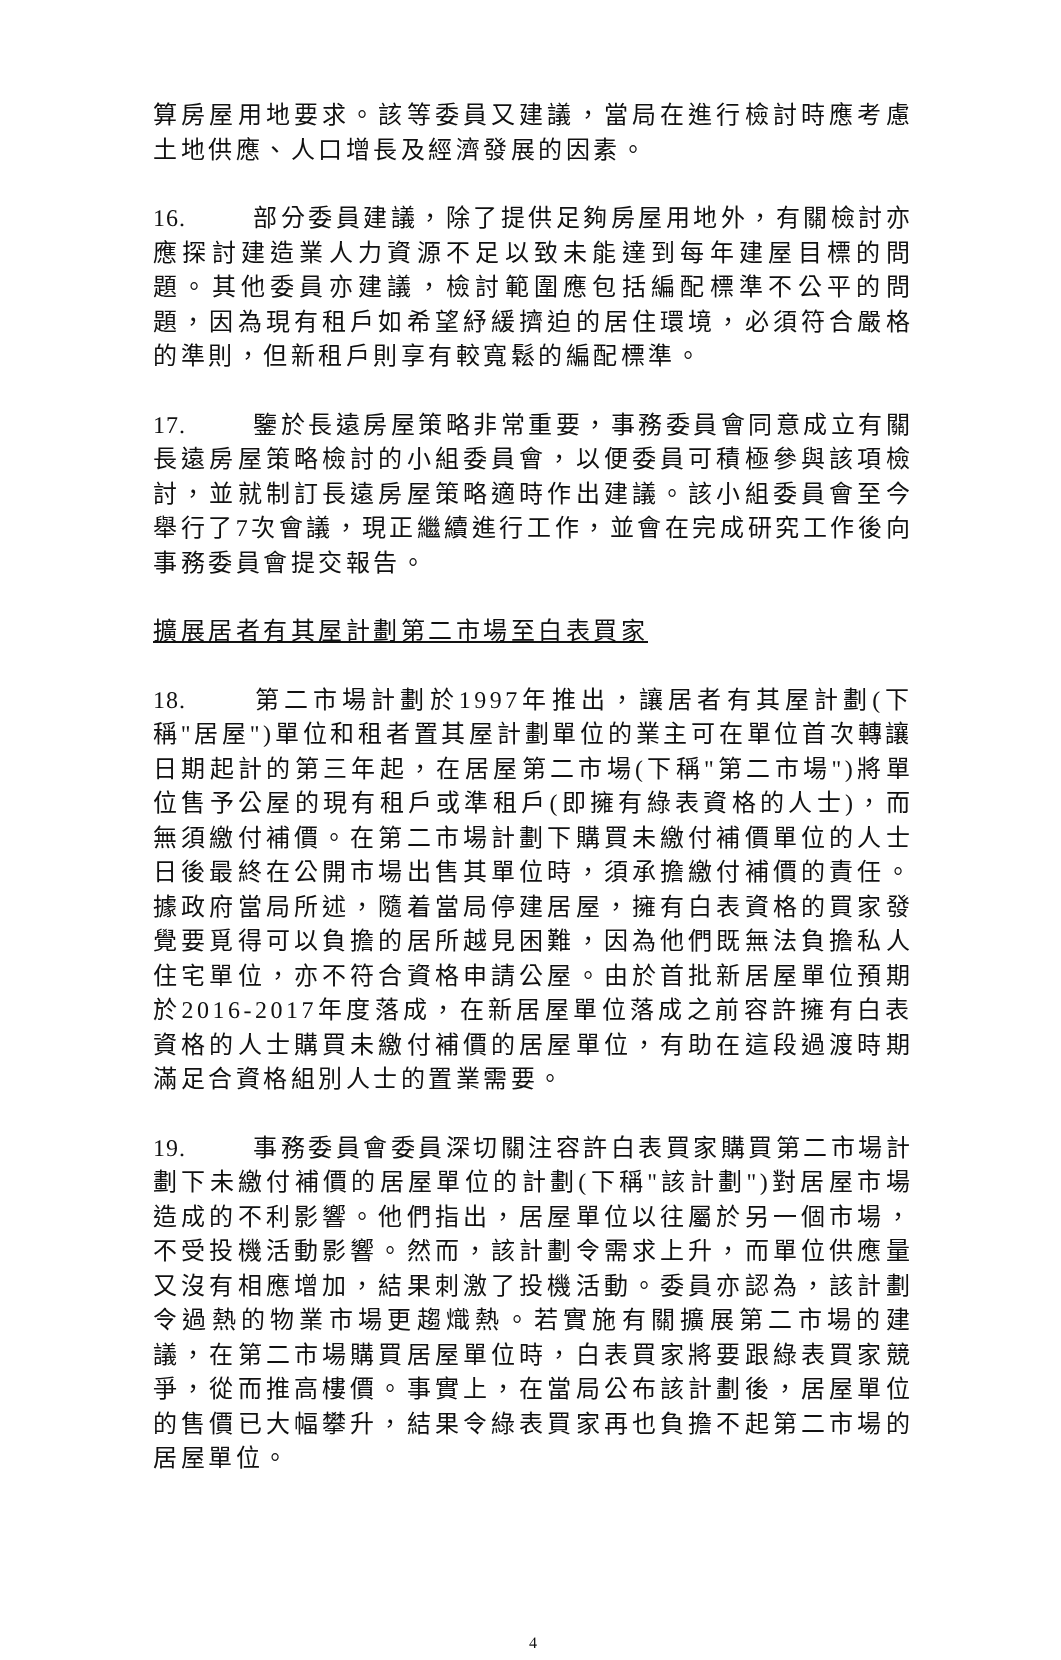算房屋用地要求。該等委員又建議，當局在進行檢討時應考慮土地供應、人口增長及經濟發展的因素。
16. 部分委員建議，除了提供足夠房屋用地外，有關檢討亦應探討建造業人力資源不足以致未能達到每年建屋目標的問題。其他委員亦建議，檢討範圍應包括編配標準不公平的問題，因為現有租戶如希望紓緩擠迫的居住環境，必須符合嚴格的準則，但新租戶則享有較寬鬆的編配標準。
17. 鑒於長遠房屋策略非常重要，事務委員會同意成立有關長遠房屋策略檢討的小組委員會，以便委員可積極參與該項檢討，並就制訂長遠房屋策略適時作出建議。該小組委員會至今舉行了7次會議，現正繼續進行工作，並會在完成研究工作後向事務委員會提交報告。
擴展居者有其屋計劃第二市場至白表買家
18. 第二市場計劃於1997年推出，讓居者有其屋計劃(下稱"居屋")單位和租者置其屋計劃單位的業主可在單位首次轉讓日期起計的第三年起，在居屋第二市場(下稱"第二市場")將單位售予公屋的現有租戶或準租戶(即擁有綠表資格的人士)，而無須繳付補價。在第二市場計劃下購買未繳付補價單位的人士日後最終在公開市場出售其單位時，須承擔繳付補價的責任。據政府當局所述，隨着當局停建居屋，擁有白表資格的買家發覺要覓得可以負擔的居所越見困難，因為他們既無法負擔私人住宅單位，亦不符合資格申請公屋。由於首批新居屋單位預期於2016-2017年度落成，在新居屋單位落成之前容許擁有白表資格的人士購買未繳付補價的居屋單位，有助在這段過渡時期滿足合資格組別人士的置業需要。
19. 事務委員會委員深切關注容許白表買家購買第二市場計劃下未繳付補價的居屋單位的計劃(下稱"該計劃")對居屋市場造成的不利影響。他們指出，居屋單位以往屬於另一個市場，不受投機活動影響。然而，該計劃令需求上升，而單位供應量又沒有相應增加，結果刺激了投機活動。委員亦認為，該計劃令過熱的物業市場更趨熾熱。若實施有關擴展第二市場的建議，在第二市場購買居屋單位時，白表買家將要跟綠表買家競爭，從而推高樓價。事實上，在當局公布該計劃後，居屋單位的售價已大幅攀升，結果令綠表買家再也負擔不起第二市場的居屋單位。
4